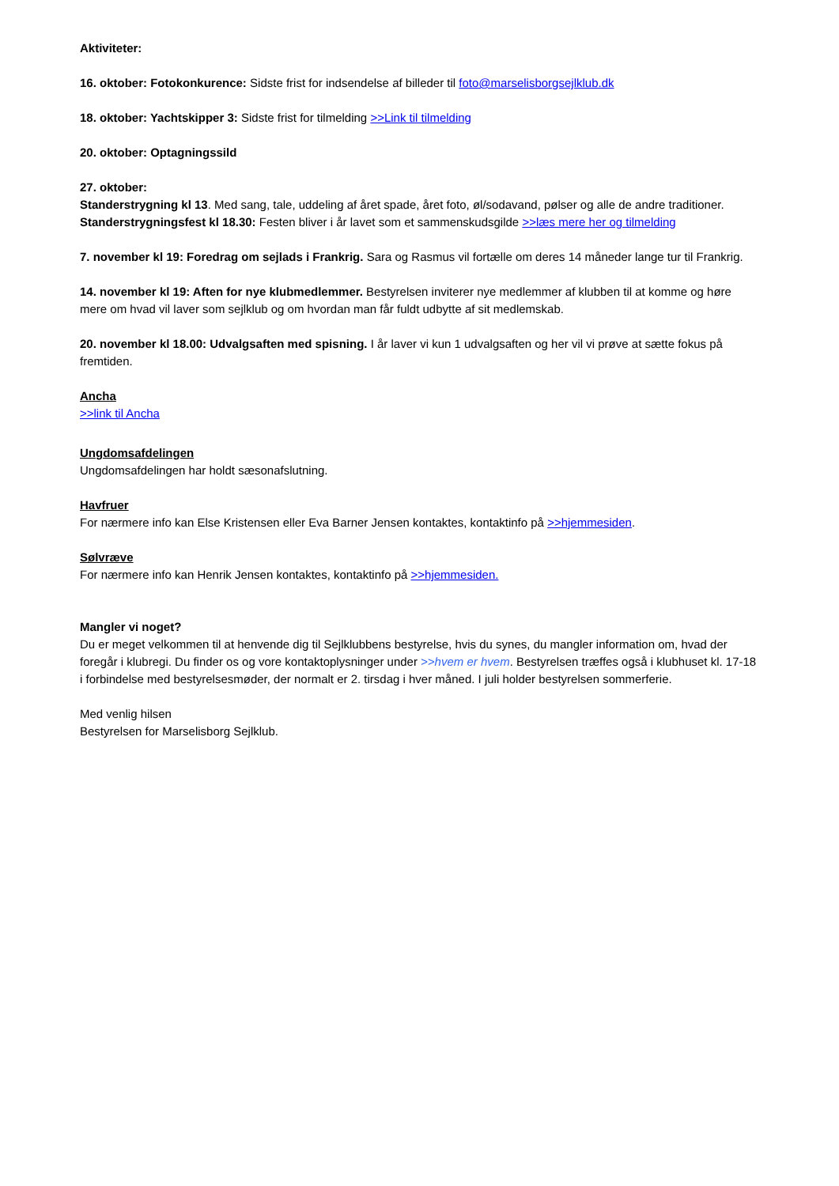Aktiviteter:
16. oktober: Fotokonkurence: Sidste frist for indsendelse af billeder til foto@marselisborgsejlklub.dk
18. oktober: Yachtskipper 3: Sidste frist for tilmelding >>Link til tilmelding
20. oktober: Optagningssild
27. oktober:
Standerstrygning kl 13. Med sang, tale, uddeling af året spade, året foto, øl/sodavand, pølser og alle de andre traditioner.
Standerstrygningsfest kl 18.30: Festen bliver i år lavet som et sammenskudsgilde >>læs mere her og tilmelding
7. november kl 19: Foredrag om sejlads i Frankrig. Sara og Rasmus vil fortælle om deres 14 måneder lange tur til Frankrig.
14. november kl 19: Aften for nye klubmedlemmer. Bestyrelsen inviterer nye medlemmer af klubben til at komme og høre mere om hvad vil laver som sejlklub og om hvordan man får fuldt udbytte af sit medlemskab.
20. november kl 18.00: Udvalgsaften med spisning. I år laver vi kun 1 udvalgsaften og her vil vi prøve at sætte fokus på fremtiden.
Ancha
>>link til Ancha
Ungdomsafdelingen
Ungdomsafdelingen har holdt sæsonafslutning.
Havfruer
For nærmere info kan Else Kristensen eller Eva Barner Jensen kontaktes, kontaktinfo på >>hjemmesiden.
Sølvræve
For nærmere info kan Henrik Jensen kontaktes, kontaktinfo på >>hjemmesiden.
Mangler vi noget?
Du er meget velkommen til at henvende dig til Sejlklubbens bestyrelse, hvis du synes, du mangler information om, hvad der foregår i klubregi. Du finder os og vore kontaktoplysninger under >>hvem er hvem. Bestyrelsen træffes også i klubhuset kl. 17-18 i forbindelse med bestyrelsesmøder, der normalt er 2. tirsdag i hver måned. I juli holder bestyrelsen sommerferie.
Med venlig hilsen
Bestyrelsen for Marselisborg Sejlklub.